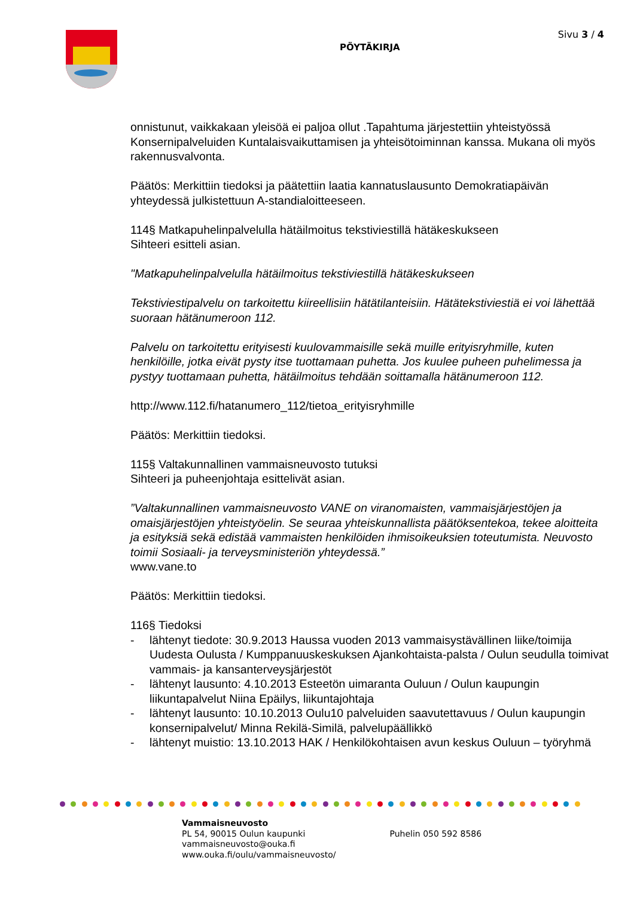PÖYTÄKIRJA
Sivu 3 / 4
onnistunut, vaikkakaan yleisöä ei paljoa ollut .Tapahtuma järjestettiin yhteistyössä Konsernipalveluiden Kuntalaisvaikuttamisen ja yhteisötoiminnan kanssa. Mukana oli myös rakennusvalvonta.
Päätös: Merkittiin tiedoksi ja päätettiin laatia kannatuslausunto Demokratiapäivän yhteydessä julkistettuun A-standialoitteeseen.
114§ Matkapuhelinpalvelulla hätäilmoitus tekstiviestillä hätäkeskukseen
Sihteeri esitteli asian.
"Matkapuhelinpalvelulla hätäilmoitus tekstiviestillä hätäkeskukseen
Tekstiviestipalvelu on tarkoitettu kiireellisiin hätätilanteisiin. Hätätekstiviestiä ei voi lähettää suoraan hätänumeroon 112.
Palvelu on tarkoitettu erityisesti kuulovammaisille sekä muille erityisryhmille, kuten henkilöille, jotka eivät pysty itse tuottamaan puhetta. Jos kuulee puheen puhelimessa ja pystyy tuottamaan puhetta, hätäilmoitus tehdään soittamalla hätänumeroon 112.
http://www.112.fi/hatanumero_112/tietoa_erityisryhmille
Päätös: Merkittiin tiedoksi.
115§ Valtakunnallinen vammaisneuvosto tutuksi
Sihteeri ja puheenjohtaja esittelivät asian.
”Valtakunnallinen vammaisneuvosto VANE on viranomaisten, vammaisjärjestöjen ja omaisjärjestöjen yhteistyöelin. Se seuraa yhteiskunnallista päätöksentekoa, tekee aloitteita ja esityksiä sekä edistää vammaisten henkilöiden ihmisoikeuksien toteutumista. Neuvosto toimii Sosiaali- ja terveysministeriön yhteydessä.”
www.vane.to
Päätös: Merkittiin tiedoksi.
116§ Tiedoksi
- lähtenyt tiedote: 30.9.2013 Haussa vuoden 2013 vammaisystävällinen liike/toimija Uudesta Oulusta / Kumppanuuskeskuksen Ajankohtaista-palsta / Oulun seudulla toimivat vammais- ja kansanterveysjärjestöt
- lähtenyt lausunto: 4.10.2013 Esteetön uimaranta Ouluun / Oulun kaupungin liikuntapalvelut Niina Epäilys, liikuntajohtaja
- lähtenyt lausunto: 10.10.2013 Oulu10 palveluiden saavutettavuus / Oulun kaupungin konsernipalvelut/ Minna Rekilä-Similä, palvelupäällikkö
- lähtenyt muistio: 13.10.2013 HAK / Henkilökohtaisen avun keskus Ouluun – työryhmä
Vammaisneuvosto
PL 54, 90015 Oulun kaupunki
vammaisneuvosto@ouka.fi
www.ouka.fi/oulu/vammaisneuvosto/
Puhelin 050 592 8586